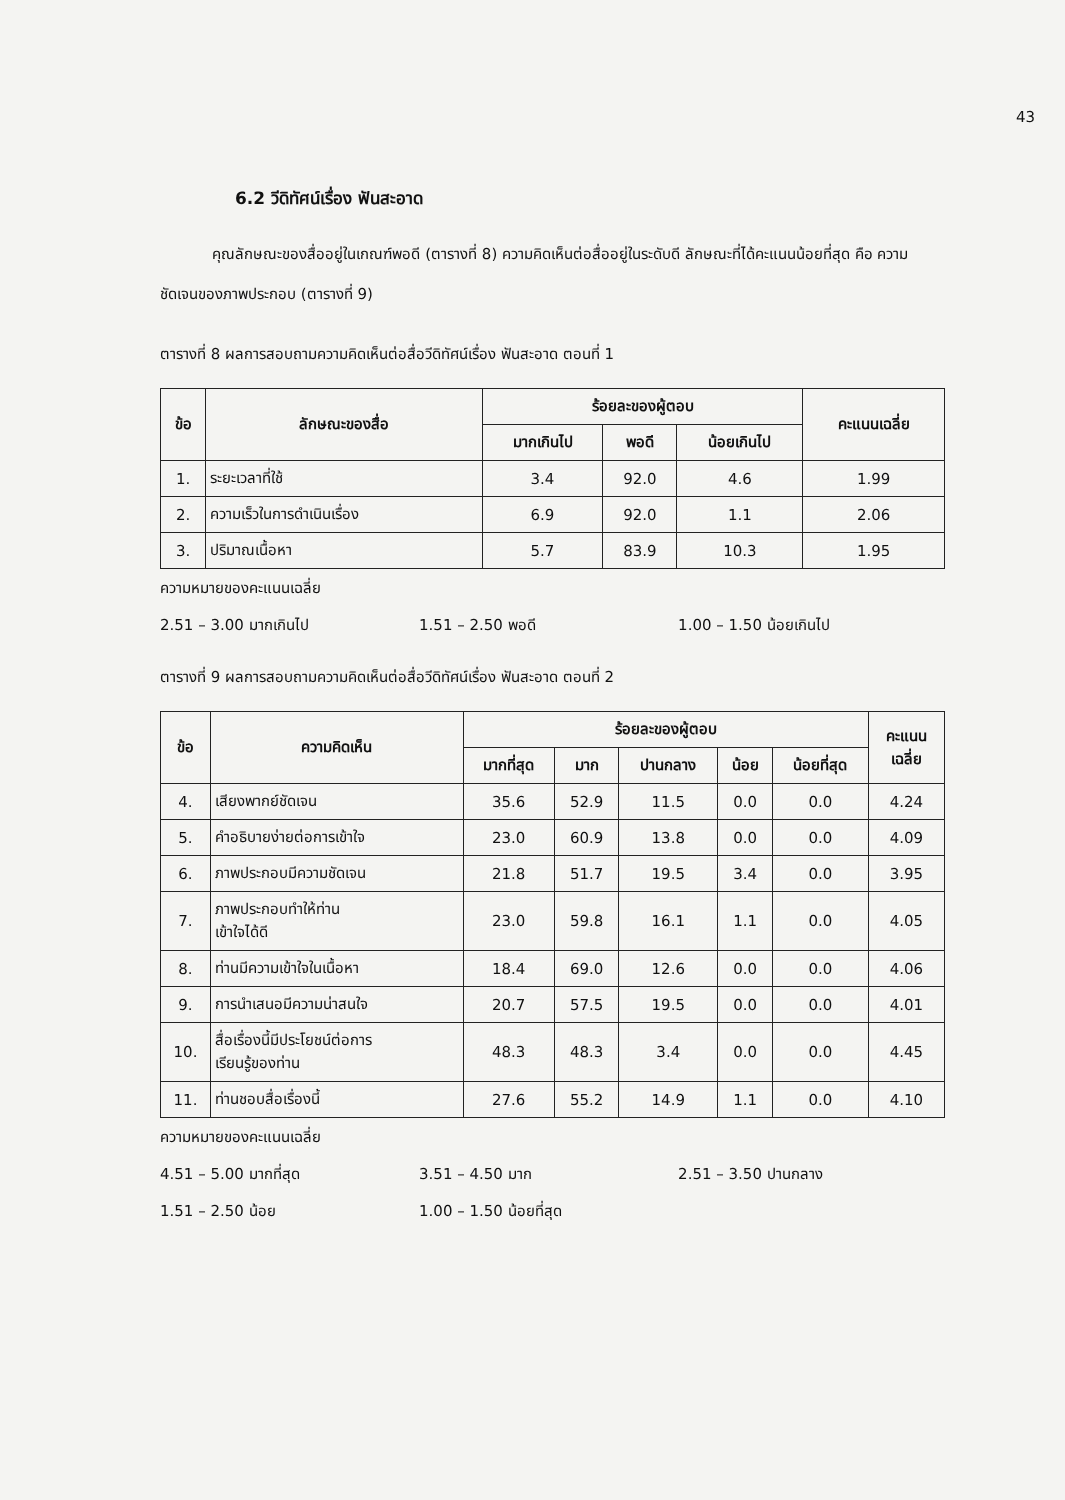43
6.2 วีดิทัศน์เรื่อง ฟันสะอาด
คุณลักษณะของสื่ออยู่ในเกณฑ์พอดี (ตารางที่ 8) ความคิดเห็นต่อสื่ออยู่ในระดับดี ลักษณะที่ได้คะแนนน้อยที่สุด คือ ความชัดเจนของภาพประกอบ (ตารางที่ 9)
ตารางที่ 8 ผลการสอบถามความคิดเห็นต่อสื่อวีดิทัศน์เรื่อง ฟันสะอาด ตอนที่ 1
| ข้อ | ลักษณะของสื่อ | ร้อยละของผู้ตอบ | | | คะแนนเฉลี่ย |
| --- | --- | --- | --- | --- | --- |
| | | มากเกินไป | พอดี | น้อยเกินไป | |
| 1. | ระยะเวลาที่ใช้ | 3.4 | 92.0 | 4.6 | 1.99 |
| 2. | ความเร็วในการดำเนินเรื่อง | 6.9 | 92.0 | 1.1 | 2.06 |
| 3. | ปริมาณเนื้อหา | 5.7 | 83.9 | 10.3 | 1.95 |
ความหมายของคะแนนเฉลี่ย
2.51 – 3.00 มากเกินไป 1.51 – 2.50 พอดี 1.00 – 1.50 น้อยเกินไป
ตารางที่ 9 ผลการสอบถามความคิดเห็นต่อสื่อวีดิทัศน์เรื่อง ฟันสะอาด ตอนที่ 2
| ข้อ | ความคิดเห็น | ร้อยละของผู้ตอบ | | | | | คะแนน เฉลี่ย |
| --- | --- | --- | --- | --- | --- | --- | --- |
| | | มากที่สุด | มาก | ปานกลาง | น้อย | น้อยที่สุด | |
| 4. | เสียงพากย์ชัดเจน | 35.6 | 52.9 | 11.5 | 0.0 | 0.0 | 4.24 |
| 5. | คำอธิบายง่ายต่อการเข้าใจ | 23.0 | 60.9 | 13.8 | 0.0 | 0.0 | 4.09 |
| 6. | ภาพประกอบมีความชัดเจน | 21.8 | 51.7 | 19.5 | 3.4 | 0.0 | 3.95 |
| 7. | ภาพประกอบทำให้ท่าน เข้าใจได้ดี | 23.0 | 59.8 | 16.1 | 1.1 | 0.0 | 4.05 |
| 8. | ท่านมีความเข้าใจในเนื้อหา | 18.4 | 69.0 | 12.6 | 0.0 | 0.0 | 4.06 |
| 9. | การนำเสนอมีความน่าสนใจ | 20.7 | 57.5 | 19.5 | 0.0 | 0.0 | 4.01 |
| 10. | สื่อเรื่องนี้มีประโยชน์ต่อการ เรียนรู้ของท่าน | 48.3 | 48.3 | 3.4 | 0.0 | 0.0 | 4.45 |
| 11. | ท่านชอบสื่อเรื่องนี้ | 27.6 | 55.2 | 14.9 | 1.1 | 0.0 | 4.10 |
ความหมายของคะแนนเฉลี่ย
4.51 – 5.00 มากที่สุด 3.51 – 4.50 มาก 2.51 – 3.50 ปานกลาง
1.51 – 2.50 น้อย 1.00 – 1.50 น้อยที่สุด